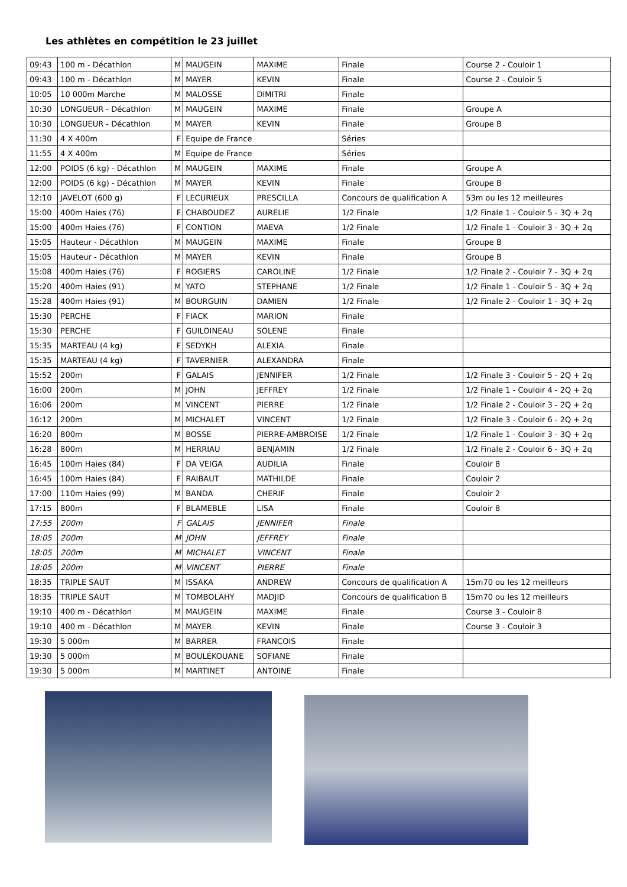Les athlètes en compétition le 23 juillet
| 09:43 | 100 m - Décathlon | M | MAUGEIN | MAXIME | Finale | Course 2 - Couloir 1 |
| 09:43 | 100 m - Décathlon | M | MAYER | KEVIN | Finale | Course 2 - Couloir 5 |
| 10:05 | 10 000m Marche | M | MALOSSE | DIMITRI | Finale | |
| 10:30 | LONGUEUR - Décathlon | M | MAUGEIN | MAXIME | Finale | Groupe A |
| 10:30 | LONGUEUR - Décathlon | M | MAYER | KEVIN | Finale | Groupe B |
| 11:30 | 4 X 400m | F | Equipe de France | | Séries | |
| 11:55 | 4 X 400m | M | Equipe de France | | Séries | |
| 12:00 | POIDS (6 kg) - Décathlon | M | MAUGEIN | MAXIME | Finale | Groupe A |
| 12:00 | POIDS (6 kg) - Décathlon | M | MAYER | KEVIN | Finale | Groupe B |
| 12:10 | JAVELOT (600 g) | F | LECURIEUX | PRESCILLA | Concours de qualification A | 53m ou les 12 meilleures |
| 15:00 | 400m Haies (76) | F | CHABOUDEZ | AURELIE | 1/2 Finale | 1/2 Finale 1 - Couloir 5 - 3Q + 2q |
| 15:00 | 400m Haies (76) | F | CONTION | MAEVA | 1/2 Finale | 1/2 Finale 1 - Couloir 3 - 3Q + 2q |
| 15:05 | Hauteur - Décathlon | M | MAUGEIN | MAXIME | Finale | Groupe B |
| 15:05 | Hauteur - Décathlon | M | MAYER | KEVIN | Finale | Groupe B |
| 15:08 | 400m Haies (76) | F | ROGIERS | CAROLINE | 1/2 Finale | 1/2 Finale 2 - Couloir 7 - 3Q + 2q |
| 15:20 | 400m Haies (91) | M | YATO | STEPHANE | 1/2 Finale | 1/2 Finale 1 - Couloir 5 - 3Q + 2q |
| 15:28 | 400m Haies (91) | M | BOURGUIN | DAMIEN | 1/2 Finale | 1/2 Finale 2 - Couloir 1 - 3Q + 2q |
| 15:30 | PERCHE | F | FIACK | MARION | Finale | |
| 15:30 | PERCHE | F | GUILOINEAU | SOLENE | Finale | |
| 15:35 | MARTEAU (4 kg) | F | SEDYKH | ALEXIA | Finale | |
| 15:35 | MARTEAU (4 kg) | F | TAVERNIER | ALEXANDRA | Finale | |
| 15:52 | 200m | F | GALAIS | JENNIFER | 1/2 Finale | 1/2 Finale 3 - Couloir 5 - 2Q + 2q |
| 16:00 | 200m | M | JOHN | JEFFREY | 1/2 Finale | 1/2 Finale 1 - Couloir 4 - 2Q + 2q |
| 16:06 | 200m | M | VINCENT | PIERRE | 1/2 Finale | 1/2 Finale 2 - Couloir 3 - 2Q + 2q |
| 16:12 | 200m | M | MICHALET | VINCENT | 1/2 Finale | 1/2 Finale 3 - Couloir 6 - 2Q + 2q |
| 16:20 | 800m | M | BOSSE | PIERRE-AMBROISE | 1/2 Finale | 1/2 Finale 1 - Couloir 3 - 3Q + 2q |
| 16:28 | 800m | M | HERRIAU | BENJAMIN | 1/2 Finale | 1/2 Finale 2 - Couloir 6 - 3Q + 2q |
| 16:45 | 100m Haies (84) | F | DA VEIGA | AUDILIA | Finale | Couloir 8 |
| 16:45 | 100m Haies (84) | F | RAIBAUT | MATHILDE | Finale | Couloir 2 |
| 17:00 | 110m Haies (99) | M | BANDA | CHERIF | Finale | Couloir 2 |
| 17:15 | 800m | F | BLAMEBLE | LISA | Finale | Couloir 8 |
| 17:55 | 200m | F | GALAIS | JENNIFER | Finale | |
| 18:05 | 200m | M | JOHN | JEFFREY | Finale | |
| 18:05 | 200m | M | MICHALET | VINCENT | Finale | |
| 18:05 | 200m | M | VINCENT | PIERRE | Finale | |
| 18:35 | TRIPLE SAUT | M | ISSAKA | ANDREW | Concours de qualification A | 15m70 ou les 12 meilleurs |
| 18:35 | TRIPLE SAUT | M | TOMBOLAHY | MADJID | Concours de qualification B | 15m70 ou les 12 meilleurs |
| 19:10 | 400 m - Décathlon | M | MAUGEIN | MAXIME | Finale | Course 3 - Couloir 8 |
| 19:10 | 400 m - Décathlon | M | MAYER | KEVIN | Finale | Course 3 - Couloir 3 |
| 19:30 | 5 000m | M | BARRER | FRANCOIS | Finale | |
| 19:30 | 5 000m | M | BOULEKOUANE | SOFIANE | Finale | |
| 19:30 | 5 000m | M | MARTINET | ANTOINE | Finale | |